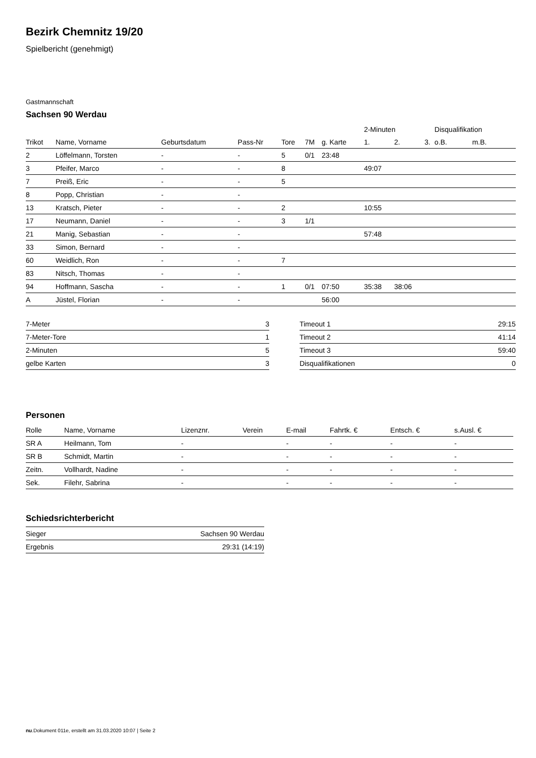Bezirk Chemnitz 19/20
Spielbericht (genehmigt)
Gastmannschaft
Sachsen 90 Werdau
| | | | | | | | 2-Minuten | | | Disqualifikation | |
| --- | --- | --- | --- | --- | --- | --- | --- | --- | --- | --- | --- |
| Trikot | Name, Vorname | Geburtsdatum | Pass-Nr | Tore | 7M | g. Karte | 1. | 2. | 3. | o.B. | m.B. |
| 2 | Löffelmann, Torsten | - | - | 5 | 0/1 | 23:48 | | | | | |
| 3 | Pfeifer, Marco | - | - | 8 | | | 49:07 | | | | |
| 7 | Preiß, Eric | - | - | 5 | | | | | | | |
| 8 | Popp, Christian | - | - | | | | | | | | |
| 13 | Kratsch, Pieter | - | - | 2 | | | 10:55 | | | | |
| 17 | Neumann, Daniel | - | - | 3 | 1/1 | | | | | | |
| 21 | Manig, Sebastian | - | - | | | | 57:48 | | | | |
| 33 | Simon, Bernard | - | - | | | | | | | | |
| 60 | Weidlich, Ron | - | - | 7 | | | | | | | |
| 83 | Nitsch, Thomas | - | - | | | | | | | | |
| 94 | Hoffmann, Sascha | - | - | 1 | 0/1 | 07:50 | 35:38 | 38:06 | | | |
| A | Jüstel, Florian | - | - | | | 56:00 | | | | | |
| 7-Meter | 3 |
| 7-Meter-Tore | 1 |
| 2-Minuten | 5 |
| gelbe Karten | 3 |
| Timeout 1 | 29:15 |
| Timeout 2 | 41:14 |
| Timeout 3 | 59:40 |
| Disqualifikationen | 0 |
Personen
| Rolle | Name, Vorname | Lizenznr. | Verein | E-mail | Fahrtk. € | Entsch. € | s.Ausl. € |
| --- | --- | --- | --- | --- | --- | --- | --- |
| SR A | Heilmann, Tom | - | | - | - | - | - |
| SR B | Schmidt, Martin | - | | - | - | - | - |
| Zeitn. | Vollhardt, Nadine | - | | - | - | - | - |
| Sek. | Filehr, Sabrina | - | | - | - | - | - |
Schiedsrichterbericht
| Sieger | Sachsen 90 Werdau |
| Ergebnis | 29:31 (14:19) |
nu.Dokument 011e, erstellt am 31.03.2020 10:07 | Seite 2